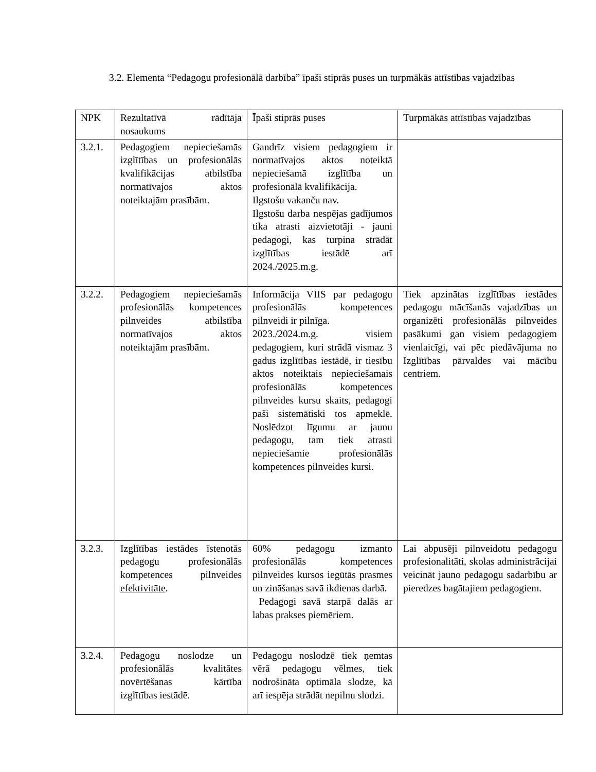3.2. Elementa “Pedagogu profesionālā darbība” īpaši stiprās puses un turpmākās attīstības vajadzības
| NPK | Rezultatīvā rādītāja nosaukums | Īpaši stiprās puses | Turpmākās attīstības vajadzības |
| 3.2.1. | Pedagogiem nepieciešamās izglītības un profesionālās kvalifikācijas atbilstība normatīvajos aktos noteiktajām prasībām. | Gandrīz visiem pedagogiem ir normatīvajos aktos noteiktā nepieciešamā izglītība un profesionālā kvalifikācija. Ilgstošu vakanču nav. Ilgstošu darba nespējas gadījumos tika atrasti aizvietotāji - jauni pedagogi, kas turpina strādāt izglītības iestādē arī 2024./2025.m.g. | |
| 3.2.2. | Pedagogiem nepieciešamās profesionālās kompetences pilnveides atbilstība normatīvajos aktos noteiktajām prasībām. | Informācija VIIS par pedagogu profesionālās kompetences pilnveidi ir pilnīga. 2023./2024.m.g. visiem pedagogiem, kuri strādā vismaz 3 gadus izglītības iestādē, ir tiesību aktos noteiktais nepieciešamais profesionālās kompetences pilnveides kursu skaits, pedagogi paši sistemātiski tos apmeklē. Noslēdzot līgumu ar jaunu pedagogu, tam tiek atrasti nepieciešamie profesionālās kompetences pilnveides kursi. | Tiek apzinātas izglītības iestādes pedagogu mācīšanās vajadzības un organizēti profesionālās pilnveides pasākumi gan visiem pedagogiem vienlaicīgi, vai pēc piedāvājuma no Izglītības pārvaldes vai mācību centriem. |
| 3.2.3. | Izglītības iestādes īstenotās pedagogu profesionālās kompetences pilnveides efektivitāte . | 60% pedagogu izmanto profesionālās kompetences pilnveides kursos iegūtās prasmes un zināšanas savā ikdienas darbā. Pedagogi savā starpā dalās ar labas prakses piemēriem. | Lai abpusēji pilnveidotu pedagogu profesionalitāti, skolas administrācijai veicināt jauno pedagogu sadarbību ar pieredzes bagātajiem pedagogiem. |
| 3.2.4. | Pedagogu noslodze un profesionālās kvalitātes novērtēšanas kārtība izglītības iestādē. | Pedagogu noslodzē tiek ņemtas vērā pedagogu vēlmes, tiek nodrošināta optimāla slodze, kā arī iespēja strādāt nepilnu slodzi. | |